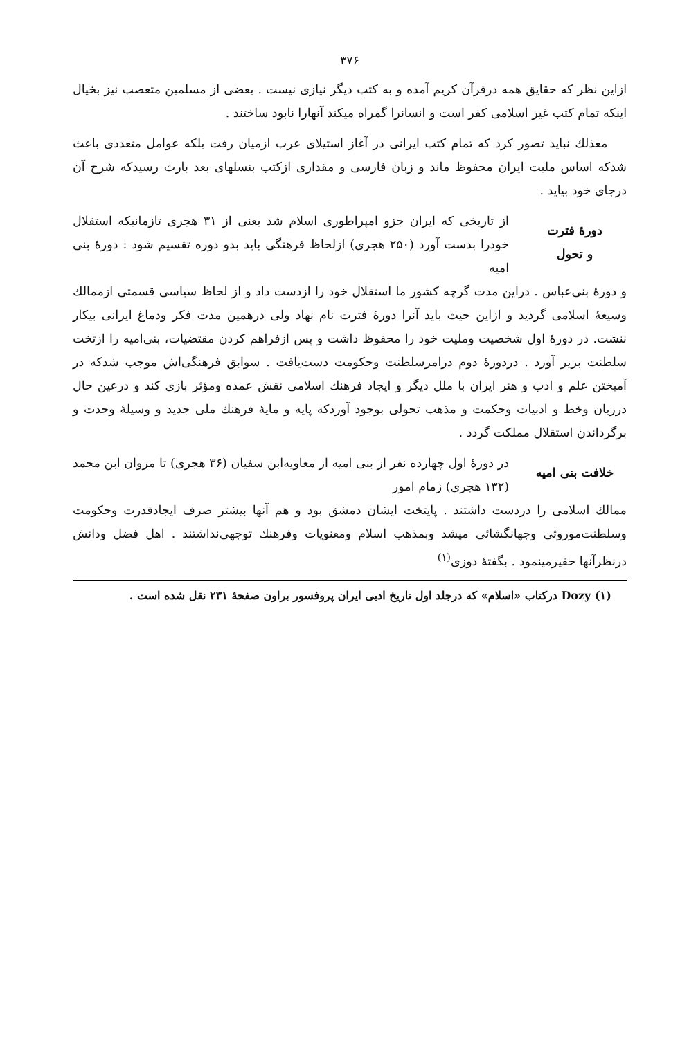۳۷۶
ازاین نظر که حقایق همه درقرآن کریم آمده و به کتب دیگر نیازی نیست . بعضی از مسلمین متعصب نیز بخیال اینکه تمام کتب غیر اسلامی کفر است و انسانرا گمراه میکند آنهارا نابود ساختند .
معذلك نباید تصور کرد که تمام کتب ایرانی در آغاز استیلای عرب ازمیان رفت بلکه عوامل متعددی باعث شدکه اساس ملیت ایران محفوظ ماند و زبان فارسی و مقداری ازکتب بنسلهای بعد بارث رسیدکه شرح آن درجای خود بیاید .
دورهٔ فترت
و تحول
از تاریخی که ایران جزو امپراطوری اسلام شد یعنی از ۳۱ هجری تازمانیکه استقلال خودرا بدست آورد (۲۵۰ هجری) ازلحاظ فرهنگی باید بدو دوره تقسیم شود : دورهٔ بنی امیه
و دورهٔ بنی‌عباس . دراین مدت گرچه کشور ما استقلال خود را ازدست داد و از لحاظ سیاسی قسمتی ازممالك وسیعهٔ اسلامی گردید و ازاین حیث باید آنرا دورهٔ فترت نام نهاد ولی درهمین مدت فکر ودماغ ایرانی بیکار ننشت. در دورهٔ اول شخصیت وملیت خود را محفوظ داشت و پس ازفراهم کردن مقتضیات، بنی‌امیه را ازتخت سلطنت بزیر آورد . دردورهٔ دوم درامرسلطنت وحکومت دست‌یافت . سوابق فرهنگی‌اش موجب شدکه در آمیختن علم و ادب و هنر ایران با ملل دیگر و ایجاد فرهنك اسلامی نقش عمده ومؤثر بازی کند و درعین حال درزبان وخط و ادبیات وحکمت و مذهب تحولی بوجود آوردکه پایه و مایهٔ فرهنك ملی جدید و وسیلهٔ وحدت و برگرداندن استقلال مملکت گردد .
خلافت بنی امیه
در دورهٔ اول چهارده نفر از بنی امیه از معاویه‌ابن سفیان (۳۶ هجری) تا مروان ابن محمد (۱۳۲ هجری) زمام امور
ممالك اسلامی را دردست داشتند . پایتخت ایشان دمشق بود و هم آنها بیشتر صرف ایجادقدرت وحکومت وسلطنت‌موروثی وجهانگشائی میشد وبمذهب اسلام ومعنویات وفرهنك توجهی‌نداشتند . اهل فضل ودانش درنظرآنها حقیرمینمود . بگفتهٔ دوزی<sup>(۱)</sup>
(۱) Dozy درکتاب «اسلام» که درجلد اول تاریخ ادبی ایران پروفسور براون صفحهٔ ۲۳۱ نقل شده است .